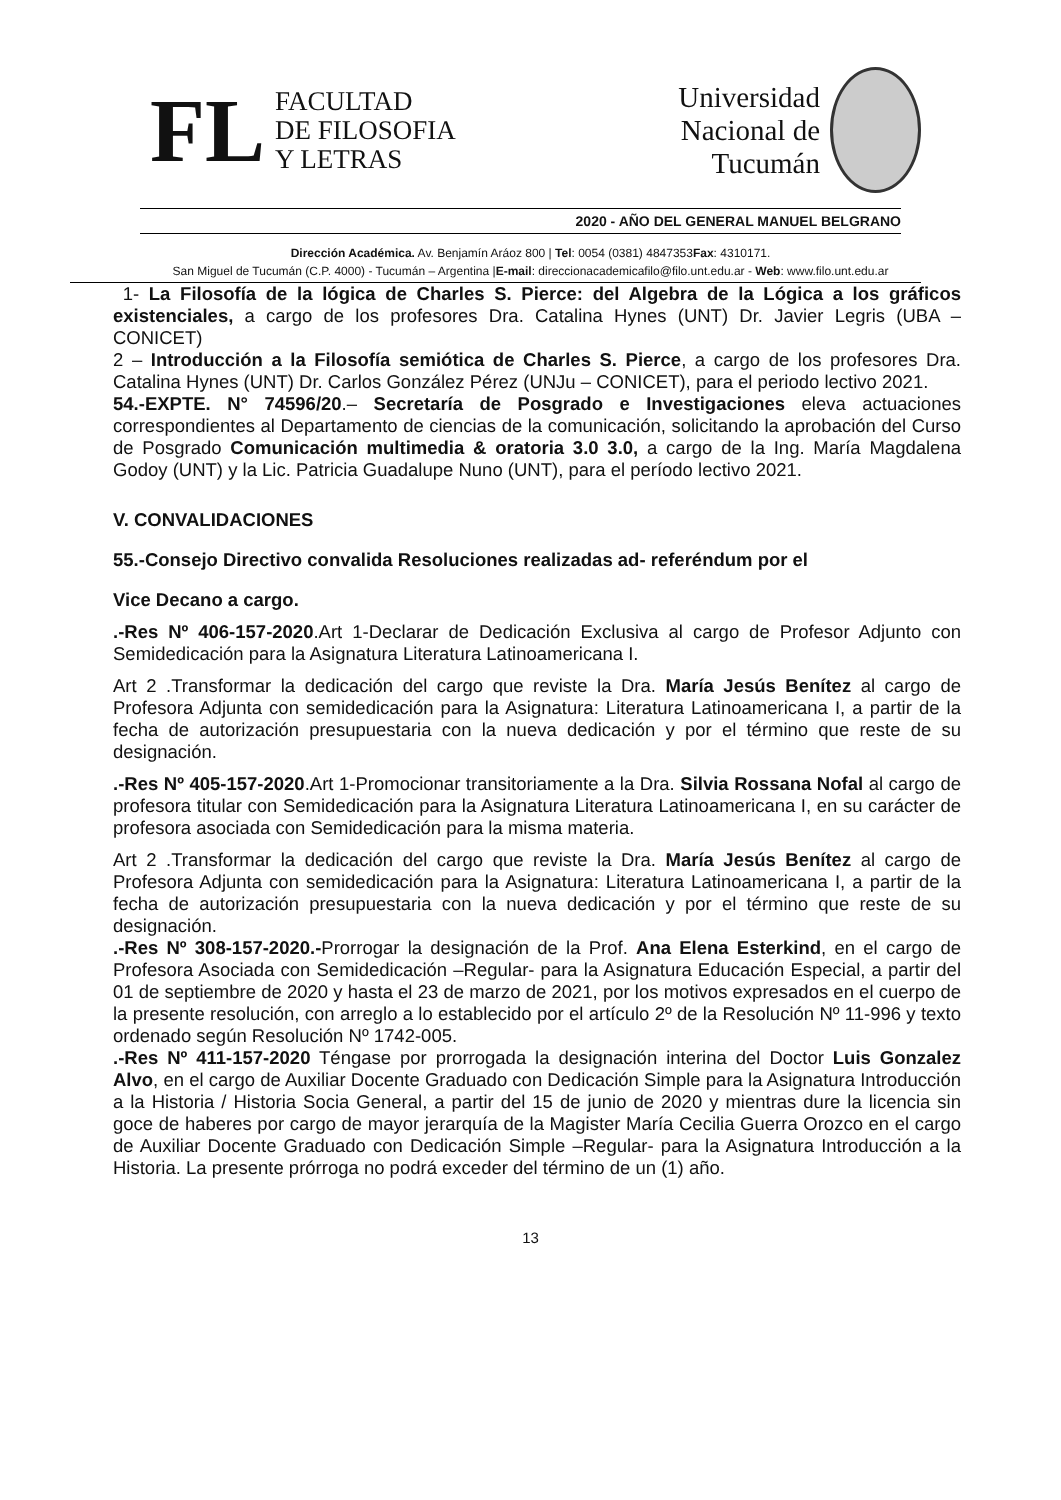FL
FACULTAD
DE FILOSOFIA
Y LETRAS
Universidad
Nacional de
Tucumán
2020 - AÑO DEL GENERAL MANUEL BELGRANO
Dirección Académica. Av. Benjamín Aráoz 800 | Tel: 0054 (0381) 4847353Fax: 4310171.
San Miguel de Tucumán (C.P. 4000) - Tucumán – Argentina |E-mail: direccionacademicafilo@filo.unt.edu.ar - Web: www.filo.unt.edu.ar
1- La Filosofía de la lógica de Charles S. Pierce: del Algebra de la Lógica a los gráficos existenciales, a cargo de los profesores Dra. Catalina Hynes (UNT) Dr. Javier Legris (UBA – CONICET)
2 – Introducción a la Filosofía semiótica de Charles S. Pierce, a cargo de los profesores Dra. Catalina Hynes (UNT) Dr. Carlos González Pérez (UNJu – CONICET), para el periodo lectivo 2021.
54.-EXPTE. N° 74596/20.– Secretaría de Posgrado e Investigaciones eleva actuaciones correspondientes al Departamento de ciencias de la comunicación, solicitando la aprobación del Curso de Posgrado Comunicación multimedia & oratoria 3.0 3.0, a cargo de la Ing. María Magdalena Godoy (UNT) y la Lic. Patricia Guadalupe Nuno (UNT), para el período lectivo 2021.
V. CONVALIDACIONES
55.-Consejo Directivo convalida Resoluciones realizadas ad- referéndum por el
Vice Decano a cargo.
.-Res Nº 406-157-2020.Art 1-Declarar de Dedicación Exclusiva al cargo de Profesor Adjunto con Semidedicación para la Asignatura Literatura Latinoamericana I.
Art 2 .Transformar la dedicación del cargo que reviste la Dra. María Jesús Benítez al cargo de Profesora Adjunta con semidedicación para la Asignatura: Literatura Latinoamericana I, a partir de la fecha de autorización presupuestaria con la nueva dedicación y por el término que reste de su designación.
.-Res Nº 405-157-2020.Art 1-Promocionar transitoriamente a la Dra. Silvia Rossana Nofal al cargo de profesora titular con Semidedicación para la Asignatura Literatura Latinoamericana I, en su carácter de profesora asociada con Semidedicación para la misma materia.
Art 2 .Transformar la dedicación del cargo que reviste la Dra. María Jesús Benítez al cargo de Profesora Adjunta con semidedicación para la Asignatura: Literatura Latinoamericana I, a partir de la fecha de autorización presupuestaria con la nueva dedicación y por el término que reste de su designación.
.-Res Nº 308-157-2020.-Prorrogar la designación de la Prof. Ana Elena Esterkind, en el cargo de Profesora Asociada con Semidedicación –Regular- para la Asignatura Educación Especial, a partir del 01 de septiembre de 2020 y hasta el 23 de marzo de 2021, por los motivos expresados en el cuerpo de la presente resolución, con arreglo a lo establecido por el artículo 2º de la Resolución Nº 11-996 y texto ordenado según Resolución Nº 1742-005.
.-Res Nº 411-157-2020 Téngase por prorrogada la designación interina del Doctor Luis Gonzalez Alvo, en el cargo de Auxiliar Docente Graduado con Dedicación Simple para la Asignatura Introducción a la Historia / Historia Socia General, a partir del 15 de junio de 2020 y mientras dure la licencia sin goce de haberes por cargo de mayor jerarquía de la Magister María Cecilia Guerra Orozco en el cargo de Auxiliar Docente Graduado con Dedicación Simple –Regular- para la Asignatura Introducción a la Historia. La presente prórroga no podrá exceder del término de un (1) año.
13